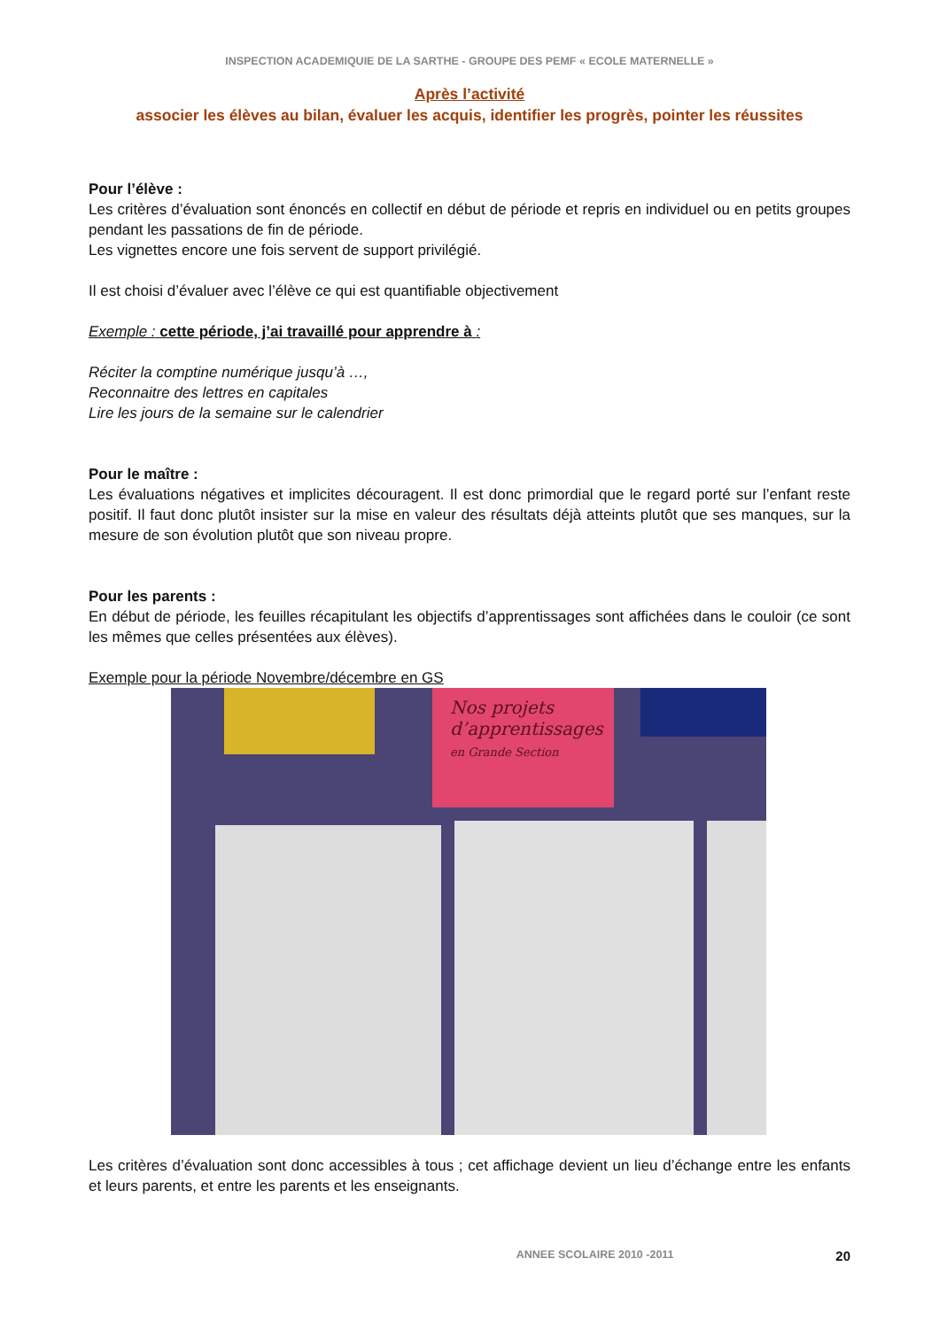INSPECTION ACADEMIQUIE DE LA SARTHE - GROUPE DES PEMF « ECOLE MATERNELLE »
Après l’activité
associer les élèves au bilan, évaluer les acquis, identifier les progrès, pointer les réussites
Pour l’élève :
Les critères d’évaluation sont énoncés en collectif en début de période et repris en individuel ou en petits groupes pendant les passations de fin de période.
Les vignettes encore une fois servent de support privilégié.
Il est choisi d’évaluer avec l’élève ce qui est quantifiable objectivement
Exemple : cette période, j’ai travaillé pour apprendre à :
Réciter la comptine numérique jusqu’à …,
Reconnaitre des lettres en capitales
Lire les jours de la semaine sur le calendrier
Pour le maître :
Les évaluations négatives et implicites découragent. Il est donc primordial que le regard porté sur l’enfant reste positif. Il faut donc plutôt insister sur la mise en valeur des résultats déjà atteints plutôt que ses manques, sur la mesure de son évolution plutôt que son niveau propre.
Pour les parents :
En début de période, les feuilles récapitulant les objectifs d’apprentissages sont affichées dans le couloir (ce sont les mêmes que celles présentées aux élèves).
Exemple pour la période Novembre/décembre en GS
Nos projets d’apprentissages
en Grande Section
Les critères d’évaluation sont donc accessibles à tous ; cet affichage devient un lieu d’échange entre les enfants et leurs parents, et entre les parents et les enseignants.
ANNEE SCOLAIRE 2010 -2011 20